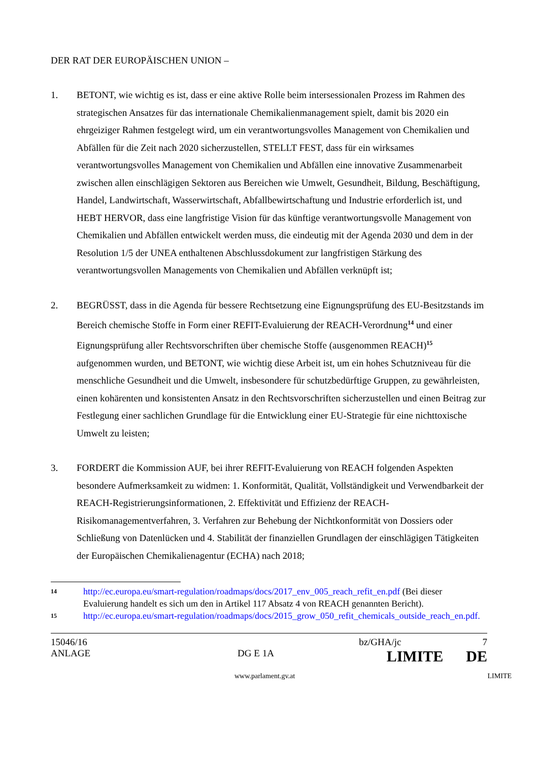DER RAT DER EUROPÄISCHEN UNION –
1. BETONT, wie wichtig es ist, dass er eine aktive Rolle beim intersessionalen Prozess im Rahmen des strategischen Ansatzes für das internationale Chemikalienmanagement spielt, damit bis 2020 ein ehrgeiziger Rahmen festgelegt wird, um ein verantwortungsvolles Management von Chemikalien und Abfällen für die Zeit nach 2020 sicherzustellen, STELLT FEST, dass für ein wirksames verantwortungsvolles Management von Chemikalien und Abfällen eine innovative Zusammenarbeit zwischen allen einschlägigen Sektoren aus Bereichen wie Umwelt, Gesundheit, Bildung, Beschäftigung, Handel, Landwirtschaft, Wasserwirtschaft, Abfallbewirtschaftung und Industrie erforderlich ist, und HEBT HERVOR, dass eine langfristige Vision für das künftige verantwortungsvolle Management von Chemikalien und Abfällen entwickelt werden muss, die eindeutig mit der Agenda 2030 und dem in der Resolution 1/5 der UNEA enthaltenen Abschlussdokument zur langfristigen Stärkung des verantwortungsvollen Managements von Chemikalien und Abfällen verknüpft ist;
2. BEGRÜSST, dass in die Agenda für bessere Rechtsetzung eine Eignungsprüfung des EU-Besitzstands im Bereich chemische Stoffe in Form einer REFIT-Evaluierung der REACH-Verordnung<sup>14</sup> und einer Eignungsprüfung aller Rechtsvorschriften über chemische Stoffe (ausgenommen REACH)<sup>15</sup> aufgenommen wurden, und BETONT, wie wichtig diese Arbeit ist, um ein hohes Schutzniveau für die menschliche Gesundheit und die Umwelt, insbesondere für schutzbedürftige Gruppen, zu gewährleisten, einen kohärenten und konsistenten Ansatz in den Rechtsvorschriften sicherzustellen und einen Beitrag zur Festlegung einer sachlichen Grundlage für die Entwicklung einer EU-Strategie für eine nichttoxische Umwelt zu leisten;
3. FORDERT die Kommission AUF, bei ihrer REFIT-Evaluierung von REACH folgenden Aspekten besondere Aufmerksamkeit zu widmen: 1. Konformität, Qualität, Vollständigkeit und Verwendbarkeit der REACH-Registrierungsinformationen, 2. Effektivität und Effizienz der REACH-Risikomanagementverfahren, 3. Verfahren zur Behebung der Nichtkonformität von Dossiers oder Schließung von Datenlücken und 4. Stabilität der finanziellen Grundlagen der einschlägigen Tätigkeiten der Europäischen Chemikalienagentur (ECHA) nach 2018;
14 http://ec.europa.eu/smart-regulation/roadmaps/docs/2017_env_005_reach_refit_en.pdf (Bei dieser Evaluierung handelt es sich um den in Artikel 117 Absatz 4 von REACH genannten Bericht).
15 http://ec.europa.eu/smart-regulation/roadmaps/docs/2015_grow_050_refit_chemicals_outside_reach_en.pdf.
15046/16 bz/GHA/jc 7
ANLAGE DG E 1A LIMITE DE
www.parlament.gv.at LIMITE